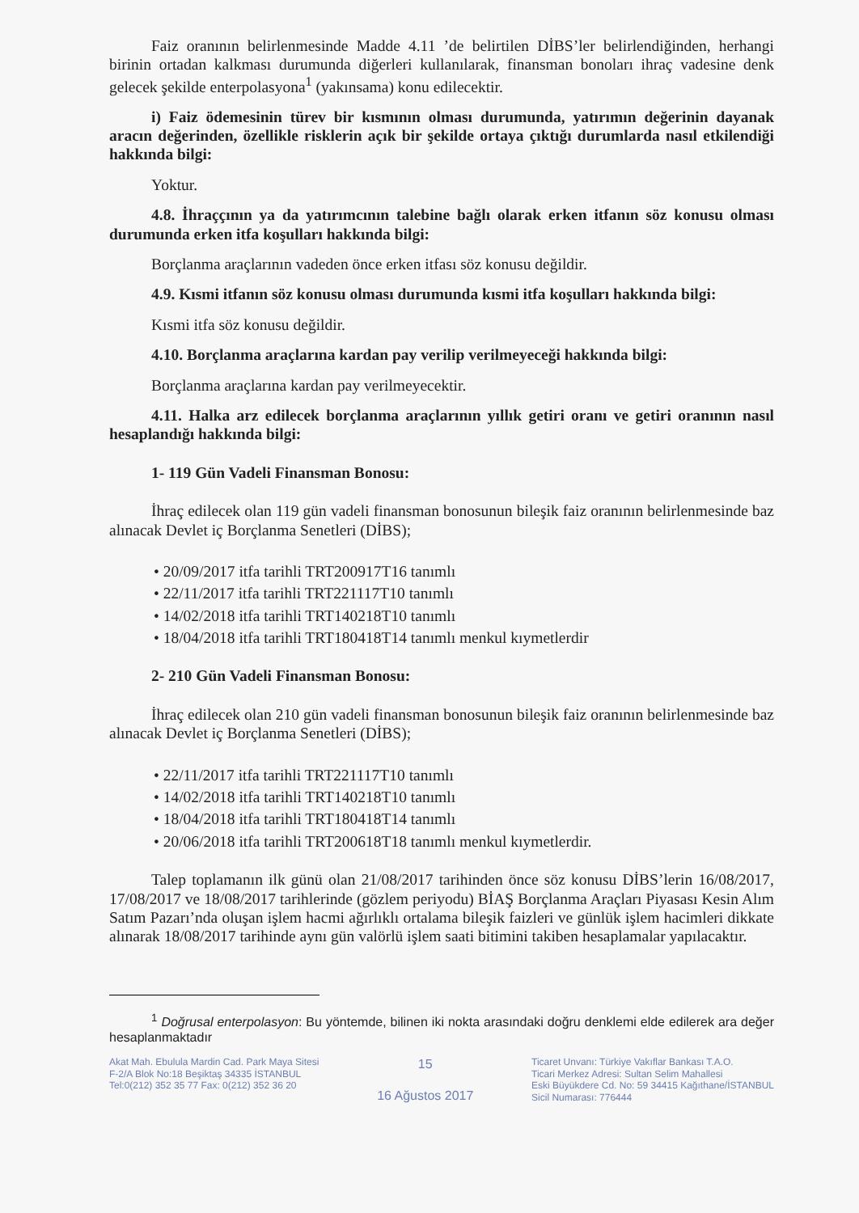Faiz oranının belirlenmesinde Madde 4.11 ’de belirtilen DİBS’ler belirlendiğinden, herhangi birinin ortadan kalkması durumunda diğerleri kullanılarak, finansman bonoları ihraç vadesine denk gelecek şekilde enterpolasyona<sup>1</sup> (yakınsama) konu edilecektir.
i) Faiz ödemesinin türev bir kısmının olması durumunda, yatırımın değerinin dayanak aracın değerinden, özellikle risklerin açık bir şekilde ortaya çıktığı durumlarda nasıl etkilendiği hakkında bilgi:
Yoktur.
4.8. İhraççının ya da yatırımcının talebine bağlı olarak erken itfanın söz konusu olması durumunda erken itfa koşulları hakkında bilgi:
Borçlanma araçlarının vadeden önce erken itfası söz konusu değildir.
4.9. Kısmi itfanın söz konusu olması durumunda kısmi itfa koşulları hakkında bilgi:
Kısmi itfa söz konusu değildir.
4.10. Borçlanma araçlarına kardan pay verilip verilmeyeceği hakkında bilgi:
Borçlanma araçlarına kardan pay verilmeyecektir.
4.11. Halka arz edilecek borçlanma araçlarının yıllık getiri oranı ve getiri oranının nasıl hesaplandığı hakkında bilgi:
1- 119 Gün Vadeli Finansman Bonosu:
İhraç edilecek olan 119 gün vadeli finansman bonosunun bileşik faiz oranının belirlenmesinde baz alınacak Devlet iç Borçlanma Senetleri (DİBS);
• 20/09/2017 itfa tarihli TRT200917T16 tanımlı
• 22/11/2017 itfa tarihli TRT221117T10 tanımlı
• 14/02/2018 itfa tarihli TRT140218T10 tanımlı
• 18/04/2018 itfa tarihli TRT180418T14 tanımlı menkul kıymetlerdir
2- 210 Gün Vadeli Finansman Bonosu:
İhraç edilecek olan 210 gün vadeli finansman bonosunun bileşik faiz oranının belirlenmesinde baz alınacak Devlet iç Borçlanma Senetleri (DİBS);
• 22/11/2017 itfa tarihli TRT221117T10 tanımlı
• 14/02/2018 itfa tarihli TRT140218T10 tanımlı
• 18/04/2018 itfa tarihli TRT180418T14 tanımlı
• 20/06/2018 itfa tarihli TRT200618T18 tanımlı menkul kıymetlerdir.
Talep toplamanın ilk günü olan 21/08/2017 tarihinden önce söz konusu DİBS’lerin 16/08/2017, 17/08/2017 ve 18/08/2017 tarihlerinde (gözlem periyodu) BİAŞ Borçlanma Araçları Piyasası Kesin Alım Satım Pazarı’nda oluşan işlem hacmi ağırlıklı ortalama bileşik faizleri ve günlük işlem hacimleri dikkate alınarak 18/08/2017 tarihinde aynı gün valörlü işlem saati bitimini takiben hesaplamalar yapılacaktır.
<sup>1</sup> Doğrusal enterpolasyon: Bu yöntemde, bilinen iki nokta arasındaki doğru denklemi elde edilerek ara değer hesaplanmaktadır
Akat Mah. Ebulula Mardin Cad. Park Maya Sitesi
F-2/A Blok No:18 Beşiktaş 34335 İSTANBUL
Tel:0(212) 352 35 77 Fax: 0(212) 352 36 20
15
16 Ağustos 2017
Ticaret Unvanı: Türkiye Vakıflar Bankası T.A.O.
Ticari Merkez Adresi: Sultan Selim Mahallesi
Eski Büyükdere Cd. No: 59 34415 Kağıthane/İSTANBUL
Sicil Numarası: 776444